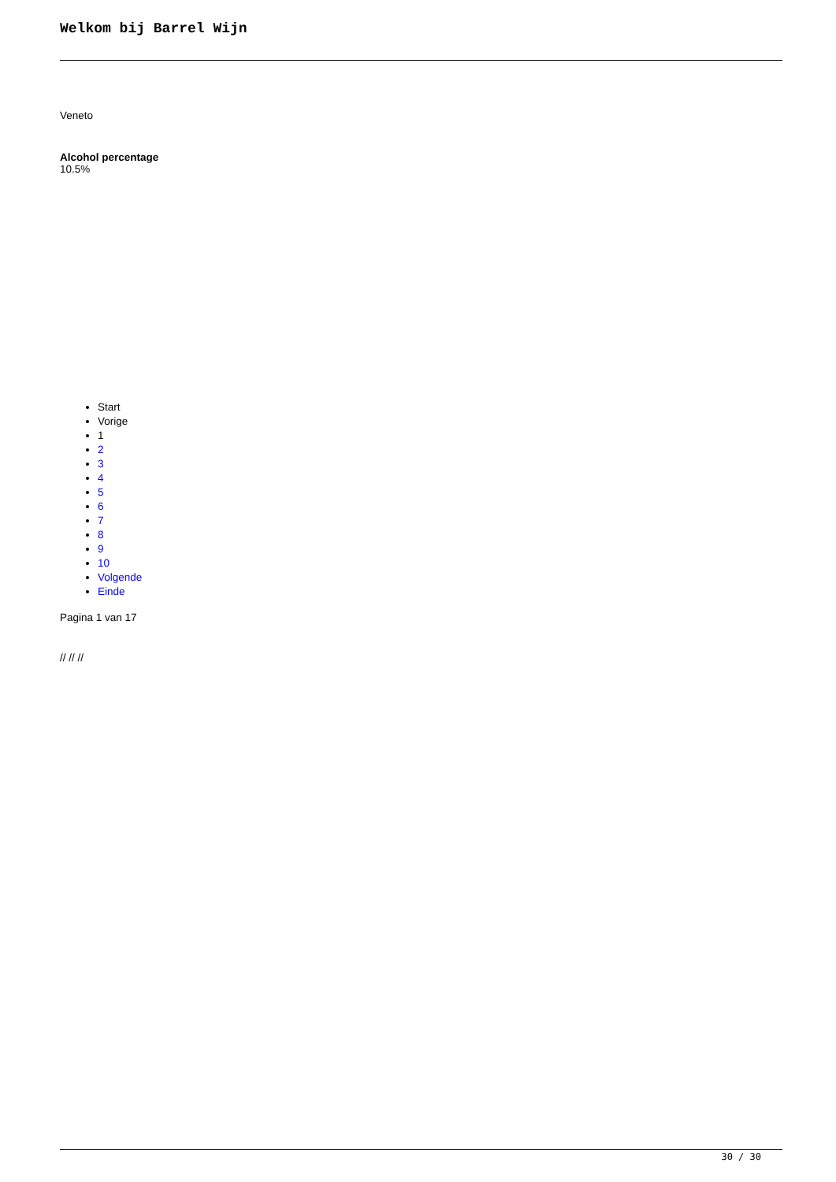Welkom bij Barrel Wijn
Veneto
Alcohol percentage
10.5%
Start
Vorige
1
2
3
4
5
6
7
8
9
10
Volgende
Einde
Pagina 1 van 17
// // //
30 / 30